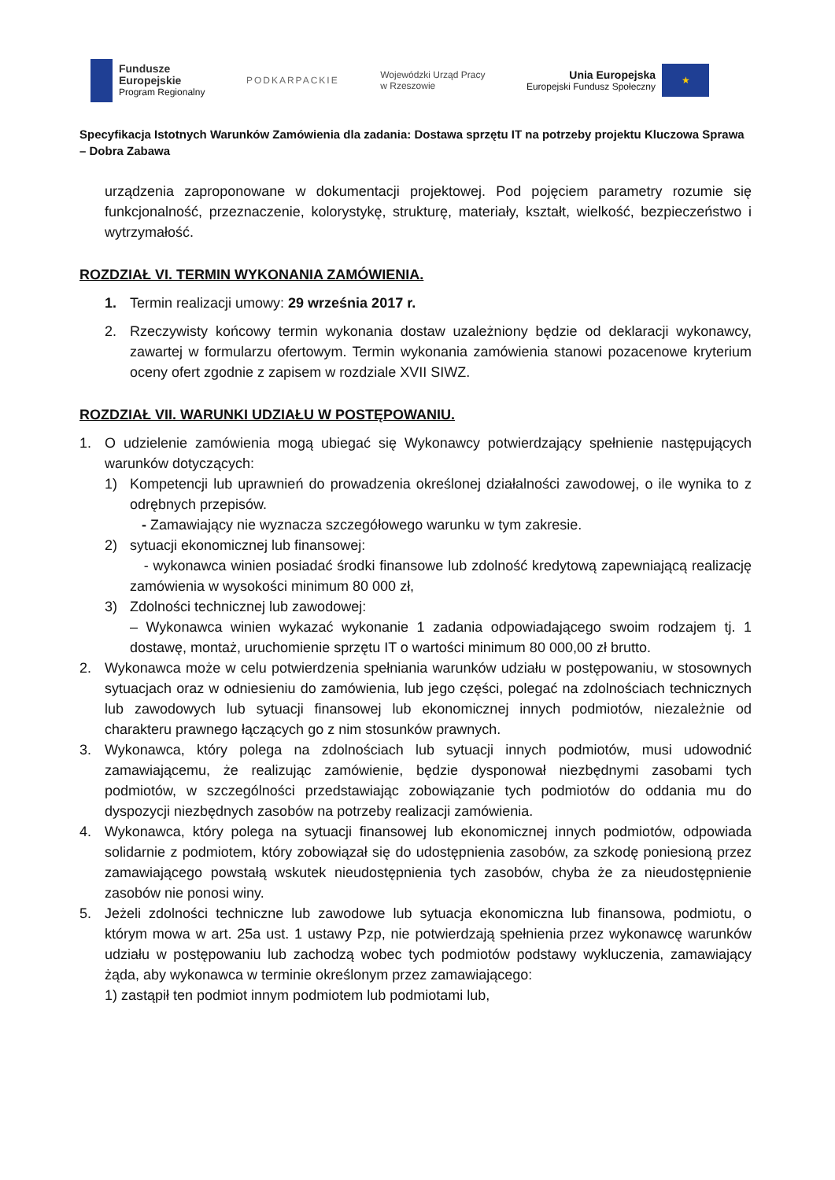Fundusze
Europejskie
Program Regionalny
PODKARPACKIE
Wojewódzki Urząd Pracy
w Rzeszowie
Unia Europejska
Europejski Fundusz Społeczny
★
Specyfikacja Istotnych Warunków Zamówienia dla zadania: Dostawa sprzętu IT na potrzeby projektu Kluczowa Sprawa – Dobra Zabawa
urządzenia zaproponowane w dokumentacji projektowej. Pod pojęciem parametry rozumie się funkcjonalność, przeznaczenie, kolorystykę, strukturę, materiały, kształt, wielkość, bezpieczeństwo i wytrzymałość.
ROZDZIAŁ VI. TERMIN WYKONANIA ZAMÓWIENIA.
1. Termin realizacji umowy: 29 września 2017 r.
2. Rzeczywisty końcowy termin wykonania dostaw uzależniony będzie od deklaracji wykonawcy, zawartej w formularzu ofertowym. Termin wykonania zamówienia stanowi pozacenowe kryterium oceny ofert zgodnie z zapisem w rozdziale XVII SIWZ.
ROZDZIAŁ VII. WARUNKI UDZIAŁU W POSTĘPOWANIU.
1. O udzielenie zamówienia mogą ubiegać się Wykonawcy potwierdzający spełnienie następujących warunków dotyczących:
1) Kompetencji lub uprawnień do prowadzenia określonej działalności zawodowej, o ile wynika to z odrębnych przepisów.
- Zamawiający nie wyznacza szczegółowego warunku w tym zakresie.
2) sytuacji ekonomicznej lub finansowej:
- wykonawca winien posiadać środki finansowe lub zdolność kredytową zapewniającą realizację zamówienia w wysokości minimum 80 000 zł,
3) Zdolności technicznej lub zawodowej:
– Wykonawca winien wykazać wykonanie 1 zadania odpowiadającego swoim rodzajem tj. 1 dostawę, montaż, uruchomienie sprzętu IT o wartości minimum 80 000,00 zł brutto.
2. Wykonawca może w celu potwierdzenia spełniania warunków udziału w postępowaniu, w stosownych sytuacjach oraz w odniesieniu do zamówienia, lub jego części, polegać na zdolnościach technicznych lub zawodowych lub sytuacji finansowej lub ekonomicznej innych podmiotów, niezależnie od charakteru prawnego łączących go z nim stosunków prawnych.
3. Wykonawca, który polega na zdolnościach lub sytuacji innych podmiotów, musi udowodnić zamawiającemu, że realizując zamówienie, będzie dysponował niezbędnymi zasobami tych podmiotów, w szczególności przedstawiając zobowiązanie tych podmiotów do oddania mu do dyspozycji niezbędnych zasobów na potrzeby realizacji zamówienia.
4. Wykonawca, który polega na sytuacji finansowej lub ekonomicznej innych podmiotów, odpowiada solidarnie z podmiotem, który zobowiązał się do udostępnienia zasobów, za szkodę poniesioną przez zamawiającego powstałą wskutek nieudostępnienia tych zasobów, chyba że za nieudostępnienie zasobów nie ponosi winy.
5. Jeżeli zdolności techniczne lub zawodowe lub sytuacja ekonomiczna lub finansowa, podmiotu, o którym mowa w art. 25a ust. 1 ustawy Pzp, nie potwierdzają spełnienia przez wykonawcę warunków udziału w postępowaniu lub zachodzą wobec tych podmiotów podstawy wykluczenia, zamawiający żąda, aby wykonawca w terminie określonym przez zamawiającego:
1) zastąpił ten podmiot innym podmiotem lub podmiotami lub,